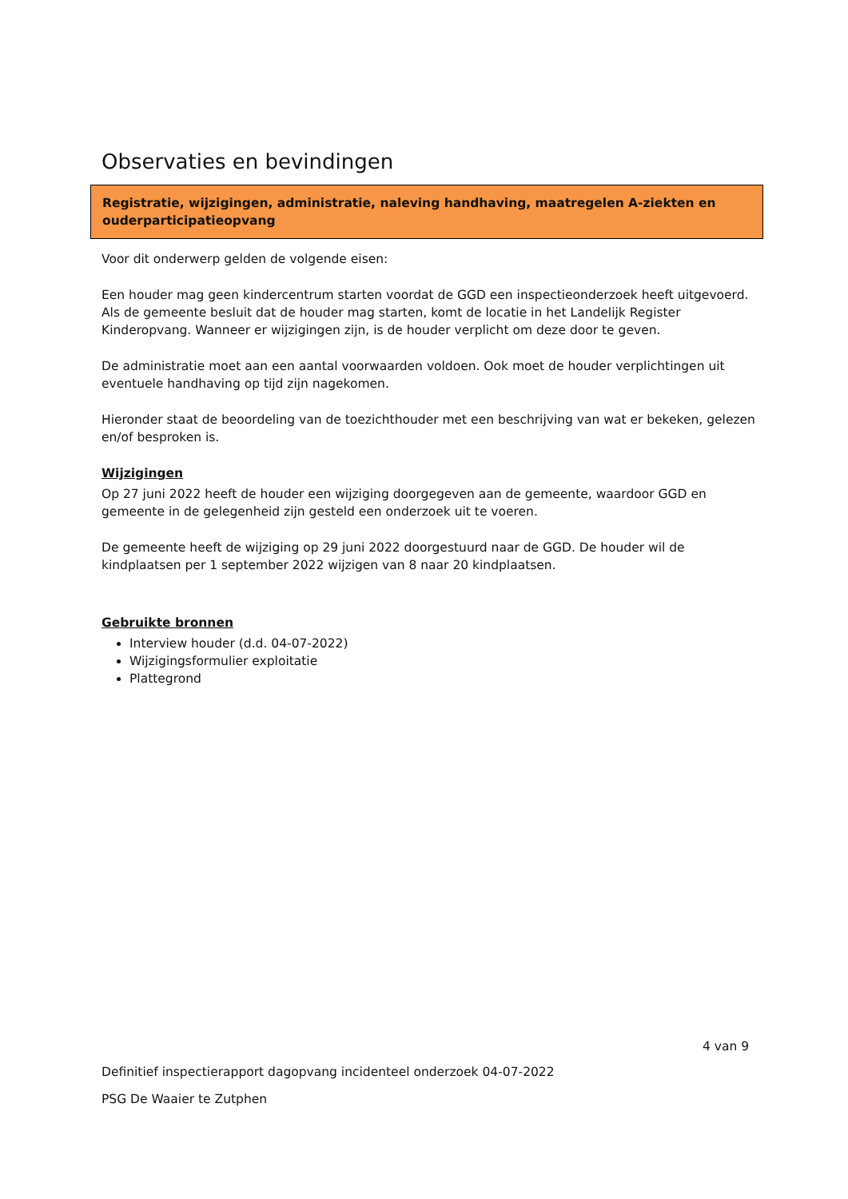Observaties en bevindingen
Registratie, wijzigingen, administratie, naleving handhaving, maatregelen A-ziekten en ouderparticipatieopvang
Voor dit onderwerp gelden de volgende eisen:
Een houder mag geen kindercentrum starten voordat de GGD een inspectieonderzoek heeft uitgevoerd. Als de gemeente besluit dat de houder mag starten, komt de locatie in het Landelijk Register Kinderopvang. Wanneer er wijzigingen zijn, is de houder verplicht om deze door te geven.
De administratie moet aan een aantal voorwaarden voldoen. Ook moet de houder verplichtingen uit eventuele handhaving op tijd zijn nagekomen.
Hieronder staat de beoordeling van de toezichthouder met een beschrijving van wat er bekeken, gelezen en/of besproken is.
Wijzigingen
Op 27 juni 2022 heeft de houder een wijziging doorgegeven aan de gemeente, waardoor GGD en gemeente in de gelegenheid zijn gesteld een onderzoek uit te voeren.
De gemeente heeft de wijziging op 29 juni 2022 doorgestuurd naar de GGD. De houder wil de kindplaatsen per 1 september 2022 wijzigen van 8 naar 20 kindplaatsen.
Gebruikte bronnen
Interview houder (d.d. 04-07-2022)
Wijzigingsformulier exploitatie
Plattegrond
4 van 9
Definitief inspectierapport dagopvang incidenteel onderzoek 04-07-2022
PSG De Waaier te Zutphen